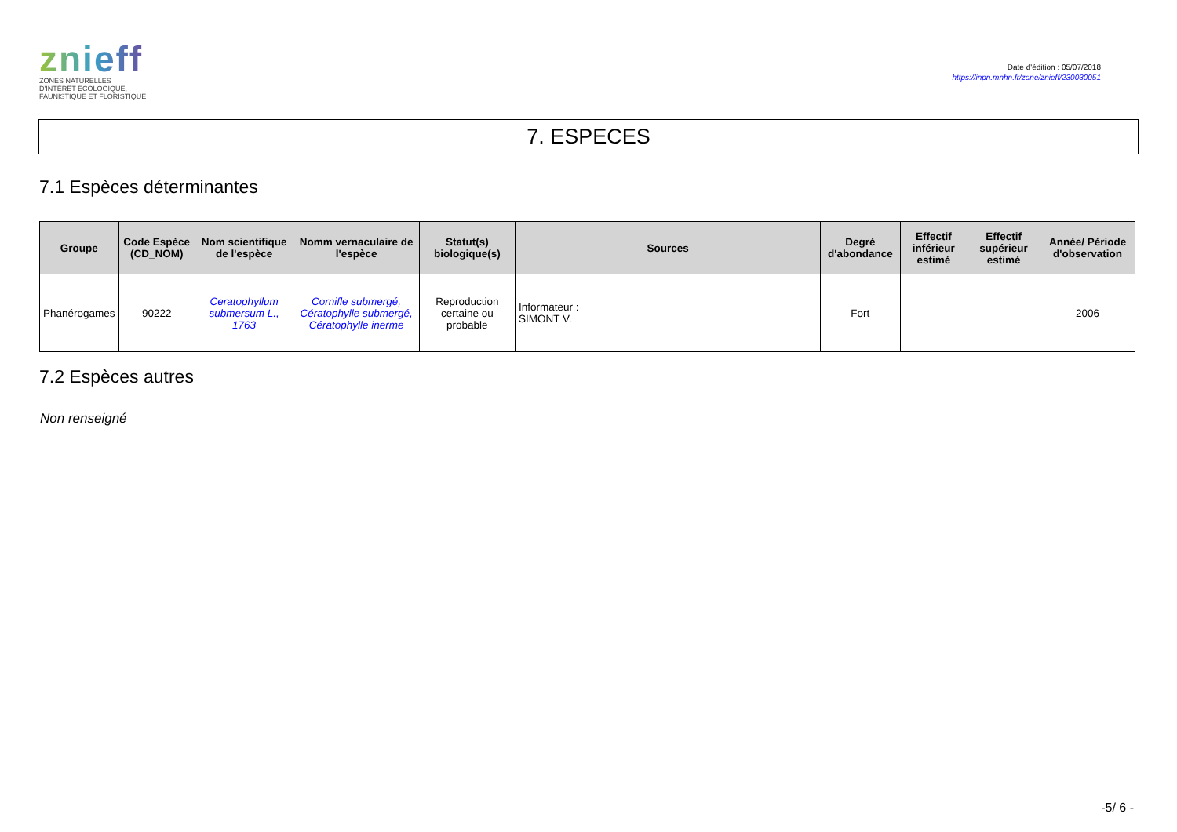znieff
ZONES NATURELLES
D'INTÉRÊT ÉCOLOGIQUE,
FAUNISTIQUE ET FLORISTIQUE
Date d'édition : 05/07/2018
https://inpn.mnhn.fr/zone/znieff/230030051
7. ESPECES
7.1 Espèces déterminantes
| Groupe | Code Espèce (CD_NOM) | Nom scientifique de l'espèce | Nomm vernaculaire de l'espèce | Statut(s) biologique(s) | Sources | Degré d'abondance | Effectif inférieur estimé | Effectif supérieur estimé | Année/ Période d'observation |
| --- | --- | --- | --- | --- | --- | --- | --- | --- | --- |
| Phanérogames | 90222 | Ceratophyllum submersum L., 1763 | Cornifle submergé, Cératophylle submergé, Cératophylle inerme | Reproduction certaine ou probable | Informateur : SIMONT V. | Fort | | | 2006 |
7.2 Espèces autres
Non renseigné
-5/ 6 -